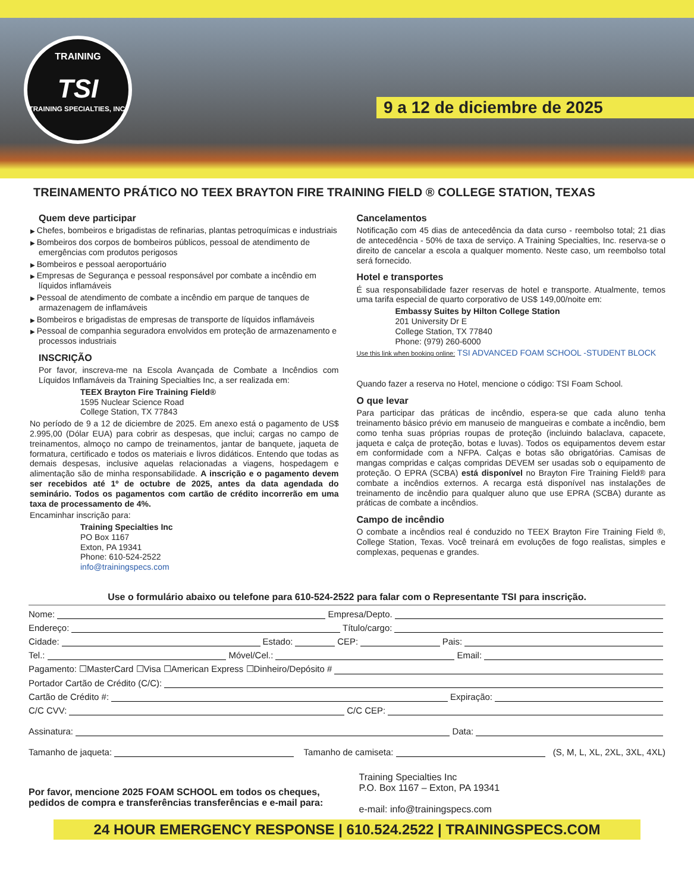TRAINING
TSI
TRAINING SPECIALTIES, INC.
9 a 12 de diciembre de 2025
TREINAMENTO PRÁTICO NO TEEX BRAYTON FIRE TRAINING FIELD ® COLLEGE STATION, TEXAS
Quem deve participar
Chefes, bombeiros e brigadistas de refinarias, plantas petroquímicas e industriais
Bombeiros dos corpos de bombeiros públicos, pessoal de atendimento de emergências com produtos perigosos
Bombeiros e pessoal aeroportuário
Empresas de Segurança e pessoal responsável por combate a incêndio em líquidos inflamáveis
Pessoal de atendimento de combate a incêndio em parque de tanques de armazenagem de inflamáveis
Bombeiros e brigadistas de empresas de transporte de líquidos inflamáveis
Pessoal de companhia seguradora envolvidos em proteção de armazenamento e processos industriais
INSCRIÇÃO
Por favor, inscreva-me na Escola Avançada de Combate a Incêndios com Líquidos Inflamáveis da Training Specialties Inc, a ser realizada em:
TEEX Brayton Fire Training Field®
1595 Nuclear Science Road
College Station, TX 77843
No período de 9 a 12 de diciembre de 2025. Em anexo está o pagamento de US$ 2.995,00 (Dólar EUA) para cobrir as despesas, que inclui; cargas no campo de treinamentos, almoço no campo de treinamentos, jantar de banquete, jaqueta de formatura, certificado e todos os materiais e livros didáticos. Entendo que todas as demais despesas, inclusive aquelas relacionadas a viagens, hospedagem e alimentação são de minha responsabilidade. A inscrição e o pagamento devem ser recebidos até 1º de octubre de 2025, antes da data agendada do seminário. Todos os pagamentos com cartão de crédito incorrerão em uma taxa de processamento de 4%.
Encaminhar inscrição para:
Training Specialties Inc
PO Box 1167
Exton, PA 19341
Phone: 610-524-2522
info@trainingspecs.com
Cancelamentos
Notificação com 45 dias de antecedência da data curso - reembolso total; 21 dias de antecedência - 50% de taxa de serviço. A Training Specialties, Inc. reserva-se o direito de cancelar a escola a qualquer momento. Neste caso, um reembolso total será fornecido.
Hotel e transportes
É sua responsabilidade fazer reservas de hotel e transporte. Atualmente, temos uma tarifa especial de quarto corporativo de US$ 149,00/noite em:
Embassy Suites by Hilton College Station
201 University Dr E
College Station, TX 77840
Phone: (979) 260-6000
Use this link when booking online: TSI ADVANCED FOAM SCHOOL -STUDENT BLOCK
Quando fazer a reserva no Hotel, mencione o código: TSI Foam School.
O que levar
Para participar das práticas de incêndio, espera-se que cada aluno tenha treinamento básico prévio em manuseio de mangueiras e combate a incêndio, bem como tenha suas próprias roupas de proteção (incluindo balaclava, capacete, jaqueta e calça de proteção, botas e luvas). Todos os equipamentos devem estar em conformidade com a NFPA. Calças e botas são obrigatórias. Camisas de mangas compridas e calças compridas DEVEM ser usadas sob o equipamento de proteção. O EPRA (SCBA) está disponível no Brayton Fire Training Field® para combate a incêndios externos. A recarga está disponível nas instalações de treinamento de incêndio para qualquer aluno que use EPRA (SCBA) durante as práticas de combate a incêndios.
Campo de incêndio
O combate a incêndios real é conduzido no TEEX Brayton Fire Training Field ®, College Station, Texas. Você treinará em evoluções de fogo realistas, simples e complexas, pequenas e grandes.
Use o formulário abaixo ou telefone para 610-524-2522 para falar com o Representante TSI para inscrição.
Nome: Empresa/Depto.
Endereço: Título/cargo:
Cidade: Estado: CEP: Pais:
Tel.: Móvel/Cel.: Email:
Pagamento: ☐MasterCard ☐Visa ☐American Express ☐Dinheiro/Depósito #
Portador Cartão de Crédito (C/C):
Cartão de Crédito #: Expiração:
C/C CVV: C/C CEP:
Assinatura: Data:
Tamanho de jaqueta: Tamanho de camiseta: (S, M, L, XL, 2XL, 3XL, 4XL)
Por favor, mencione 2025 FOAM SCHOOL em todos os cheques, pedidos de compra e transferências transferências e e-mail para:
Training Specialties Inc
P.O. Box 1167 – Exton, PA 19341
e-mail: info@trainingspecs.com
24 HOUR EMERGENCY RESPONSE | 610.524.2522 | TRAININGSPECS.COM